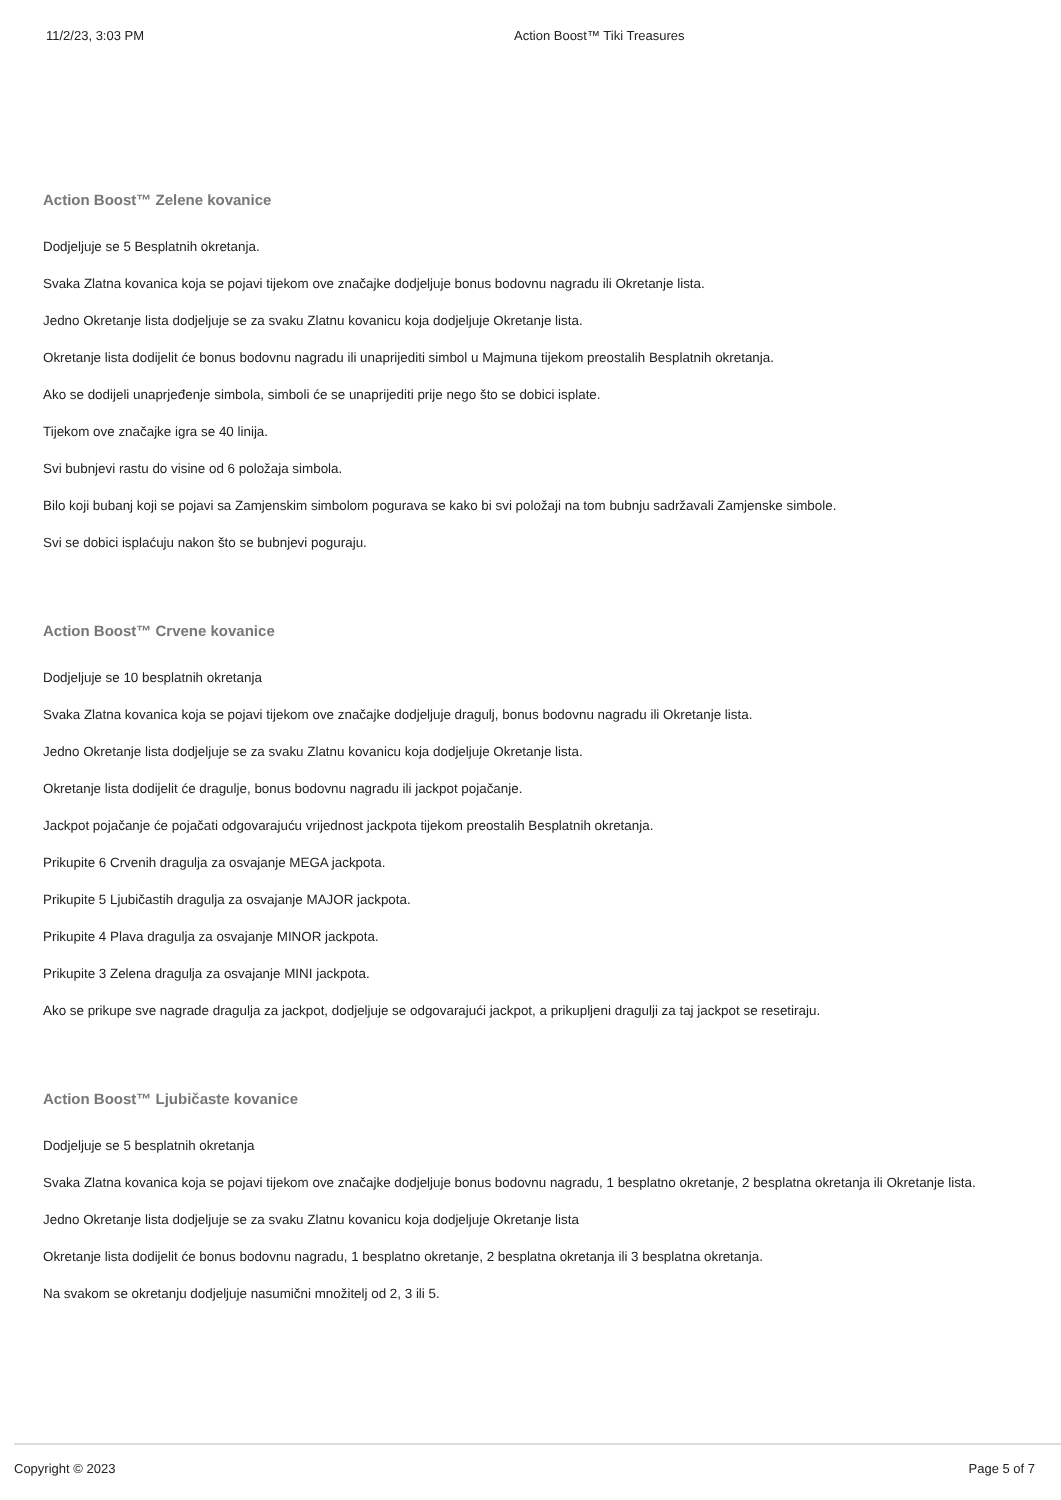11/2/23, 3:03 PM Action Boost™ Tiki Treasures
Action Boost™ Zelene kovanice
Dodjeljuje se 5 Besplatnih okretanja.
Svaka Zlatna kovanica koja se pojavi tijekom ove značajke dodjeljuje bonus bodovnu nagradu ili Okretanje lista.
Jedno Okretanje lista dodjeljuje se za svaku Zlatnu kovanicu koja dodjeljuje Okretanje lista.
Okretanje lista dodijelit će bonus bodovnu nagradu ili unaprijediti simbol u Majmuna tijekom preostalih Besplatnih okretanja.
Ako se dodijeli unaprjeđenje simbola, simboli će se unaprijediti prije nego što se dobici isplate.
Tijekom ove značajke igra se 40 linija.
Svi bubnjevi rastu do visine od 6 položaja simbola.
Bilo koji bubanj koji se pojavi sa Zamjenskim simbolom pogurava se kako bi svi položaji na tom bubnju sadržavali Zamjenske simbole.
Svi se dobici isplaćuju nakon što se bubnjevi poguraju.
Action Boost™ Crvene kovanice
Dodjeljuje se 10 besplatnih okretanja
Svaka Zlatna kovanica koja se pojavi tijekom ove značajke dodjeljuje dragulj, bonus bodovnu nagradu ili Okretanje lista.
Jedno Okretanje lista dodjeljuje se za svaku Zlatnu kovanicu koja dodjeljuje Okretanje lista.
Okretanje lista dodijelit će dragulje, bonus bodovnu nagradu ili jackpot pojačanje.
Jackpot pojačanje će pojačati odgovarajuću vrijednost jackpota tijekom preostalih Besplatnih okretanja.
Prikupite 6 Crvenih dragulja za osvajanje MEGA jackpota.
Prikupite 5 Ljubičastih dragulja za osvajanje MAJOR jackpota.
Prikupite 4 Plava dragulja za osvajanje MINOR jackpota.
Prikupite 3 Zelena dragulja za osvajanje MINI jackpota.
Ako se prikupe sve nagrade dragulja za jackpot, dodjeljuje se odgovarajući jackpot, a prikupljeni dragulji za taj jackpot se resetiraju.
Action Boost™ Ljubičaste kovanice
Dodjeljuje se 5 besplatnih okretanja
Svaka Zlatna kovanica koja se pojavi tijekom ove značajke dodjeljuje bonus bodovnu nagradu, 1 besplatno okretanje, 2 besplatna okretanja ili Okretanje lista.
Jedno Okretanje lista dodjeljuje se za svaku Zlatnu kovanicu koja dodjeljuje Okretanje lista
Okretanje lista dodijelit će bonus bodovnu nagradu, 1 besplatno okretanje, 2 besplatna okretanja ili 3 besplatna okretanja.
Na svakom se okretanju dodjeljuje nasumični množitelj od 2, 3 ili 5.
Copyright © 2023 Page 5 of 7